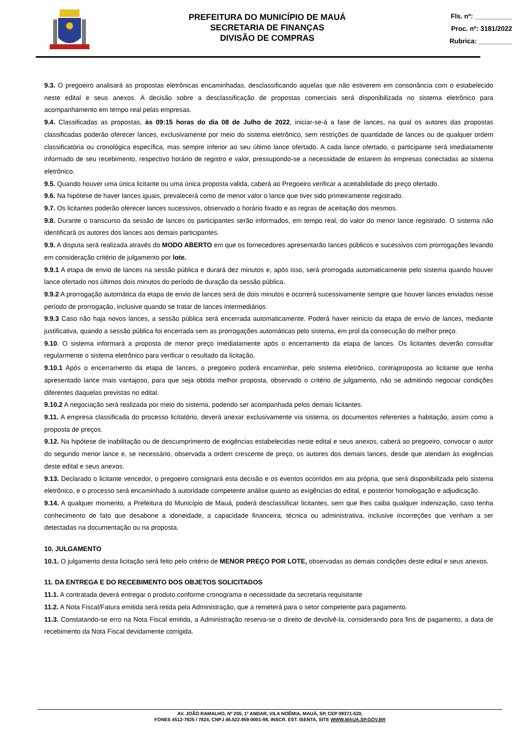PREFEITURA DO MUNICÍPIO DE MAUÁ
SECRETARIA DE FINANÇAS
DIVISÃO DE COMPRAS
Fls. nº: __________
Proc. nº: 3181/2022
Rubrica: _________
9.3. O pregoeiro analisará as propostas eletrônicas encaminhadas, desclassificando aquelas que não estiverem em consonância com o estabelecido neste edital e seus anexos. A decisão sobre a desclassificação de propostas comerciais será disponibilizada no sistema eletrônico para acompanhamento em tempo real pelas empresas.
9.4. Classificadas as propostas, às 09:15 horas do dia 08 de Julho de 2022, iniciar-se-á a fase de lances, na qual os autores das propostas classificadas poderão oferecer lances, exclusivamente por meio do sistema eletrônico, sem restrições de quantidade de lances ou de qualquer ordem classificatória ou cronológica específica, mas sempre inferior ao seu último lance ofertado. A cada lance ofertado, o participante será imediatamente informado de seu recebimento, respectivo horário de registro e valor, pressupondo-se a necessidade de estarem às empresas conectadas ao sistema eletrônico.
9.5. Quando houver uma única licitante ou uma única proposta valida, caberá ao Pregoeiro verificar a aceitabilidade do preço ofertado.
9.6. Na hipótese de haver lances iguais, prevalecerá como de menor valor o lance que tiver sido primeiramente registrado.
9.7. Os licitantes poderão oferecer lances sucessivos, observado o horário fixado e as regras de aceitação dos mesmos.
9.8. Durante o transcurso da sessão de lances os participantes serão informados, em tempo real, do valor do menor lance registrado. O sistema não identificará os autores dos lances aos demais participantes.
9.9. A disputa será realizada através do MODO ABERTO em que os fornecedores apresentarão lances públicos e sucessivos com prorrogações levando em consideração critério de julgamento por lote.
9.9.1 A etapa de envio de lances na sessão pública e durará dez minutos e, após isso, será prorrogada automaticamente pelo sistema quando houver lance ofertado nos últimos dois minutos do período de duração da sessão pública.
9.9.2 A prorrogação automática da etapa de envio de lances será de dois minutos e ocorrerá sucessivamente sempre que houver lances enviados nesse período de prorrogação, inclusive quando se tratar de lances intermediários.
9.9.3 Caso não haja novos lances, a sessão pública será encerrada automaticamente. Poderá haver reinício da etapa de envio de lances, mediante justificativa, quando a sessão pública foi encerrada sem as prorrogações automáticas pelo sistema, em prol da consecução do melhor preço.
9.10. O sistema informará a proposta de menor preço imediatamente após o encerramento da etapa de lances. Os licitantes deverão consultar regularmente o sistema eletrônico para verificar o resultado da licitação.
9.10.1 Após o encerramento da etapa de lances, o pregoeiro poderá encaminhar, pelo sistema eletrônico, contraproposta ao licitante que tenha apresentado lance mais vantajoso, para que seja obtida melhor proposta, observado o critério de julgamento, não se admitindo negociar condições diferentes daquelas previstas no edital.
9.10.2 A negociação será realizada por meio do sistema, podendo ser acompanhada pelos demais licitantes.
9.11. A empresa classificada do processo licitatório, deverá anexar exclusivamente via sistema, os documentos referentes a habitação, assim como a proposta de preços.
9.12. Na hipótese de inabilitação ou de descumprimento de exigências estabelecidas neste edital e seus anexos, caberá ao pregoeiro, convocar o autor do segundo menor lance e, se necessário, observada a ordem crescente de preço, os autores dos demais lances, desde que atendam às exigências deste edital e seus anexos.
9.13. Declarado o licitante vencedor, o pregoeiro consignará esta decisão e os eventos ocorridos em ata própria, que será disponibilizada pelo sistema eletrônico, e o processo será encaminhado à autoridade competente análise quanto as exigências do edital, e posterior homologação e adjudicação.
9.14. A qualquer momento, a Prefeitura do Município de Mauá, poderá desclassificar licitantes, sem que lhes caiba qualquer indenização, caso tenha conhecimento de fato que desabone a idoneidade, a capacidade financeira, técnica ou administrativa, inclusive incorreções que venham a ser detectadas na documentação ou na proposta.
10. JULGAMENTO
10.1. O julgamento desta licitação será feito pelo critério de MENOR PREÇO POR LOTE, observadas as demais condições deste edital e seus anexos.
11. DA ENTREGA E DO RECEBIMENTO DOS OBJETOS SOLICITADOS
11.1. A contratada deverá entregar o produto conforme cronograma e necessidade da secretaria requisitante
11.2. A Nota Fiscal/Fatura emitida será retida pela Administração, que a remeterá para o setor competente para pagamento.
11.3. Constatando-se erro na Nota Fiscal emitida, a Administração reserva-se o direito de devolvê-la, considerando para fins de pagamento, a data de recebimento da Nota Fiscal devidamente corrigida.
AV. JOÃO RAMALHO, Nº 205, 1º ANDAR, VILA NOÊMIA, MAUÁ, SP, CEP 09371-520,
FONES 4512-7825 / 7824, CNPJ 46.522.959-0001-98, INSCR. EST. ISENTA, SITE WWW.MAUA.SP.GOV.BR